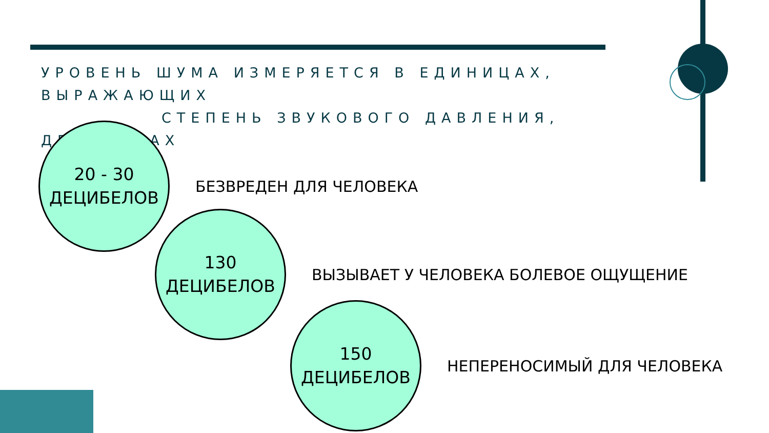УРОВЕНЬ ШУМА ИЗМЕРЯЕТСЯ В ЕДИНИЦАХ, ВЫРАЖАЮЩИХ
СТЕПЕНЬ ЗВУКОВОГО ДАВЛЕНИЯ, ДЕЦИБЕЛАХ
20 - 30
ДЕЦИБЕЛОВ
БЕЗВРЕДЕН ДЛЯ ЧЕЛОВЕКА
130
ДЕЦИБЕЛОВ
ВЫЗЫВАЕТ У ЧЕЛОВЕКА БОЛЕВОЕ ОЩУЩЕНИЕ
150
ДЕЦИБЕЛОВ
НЕПЕРЕНОСИМЫЙ ДЛЯ ЧЕЛОВЕКА